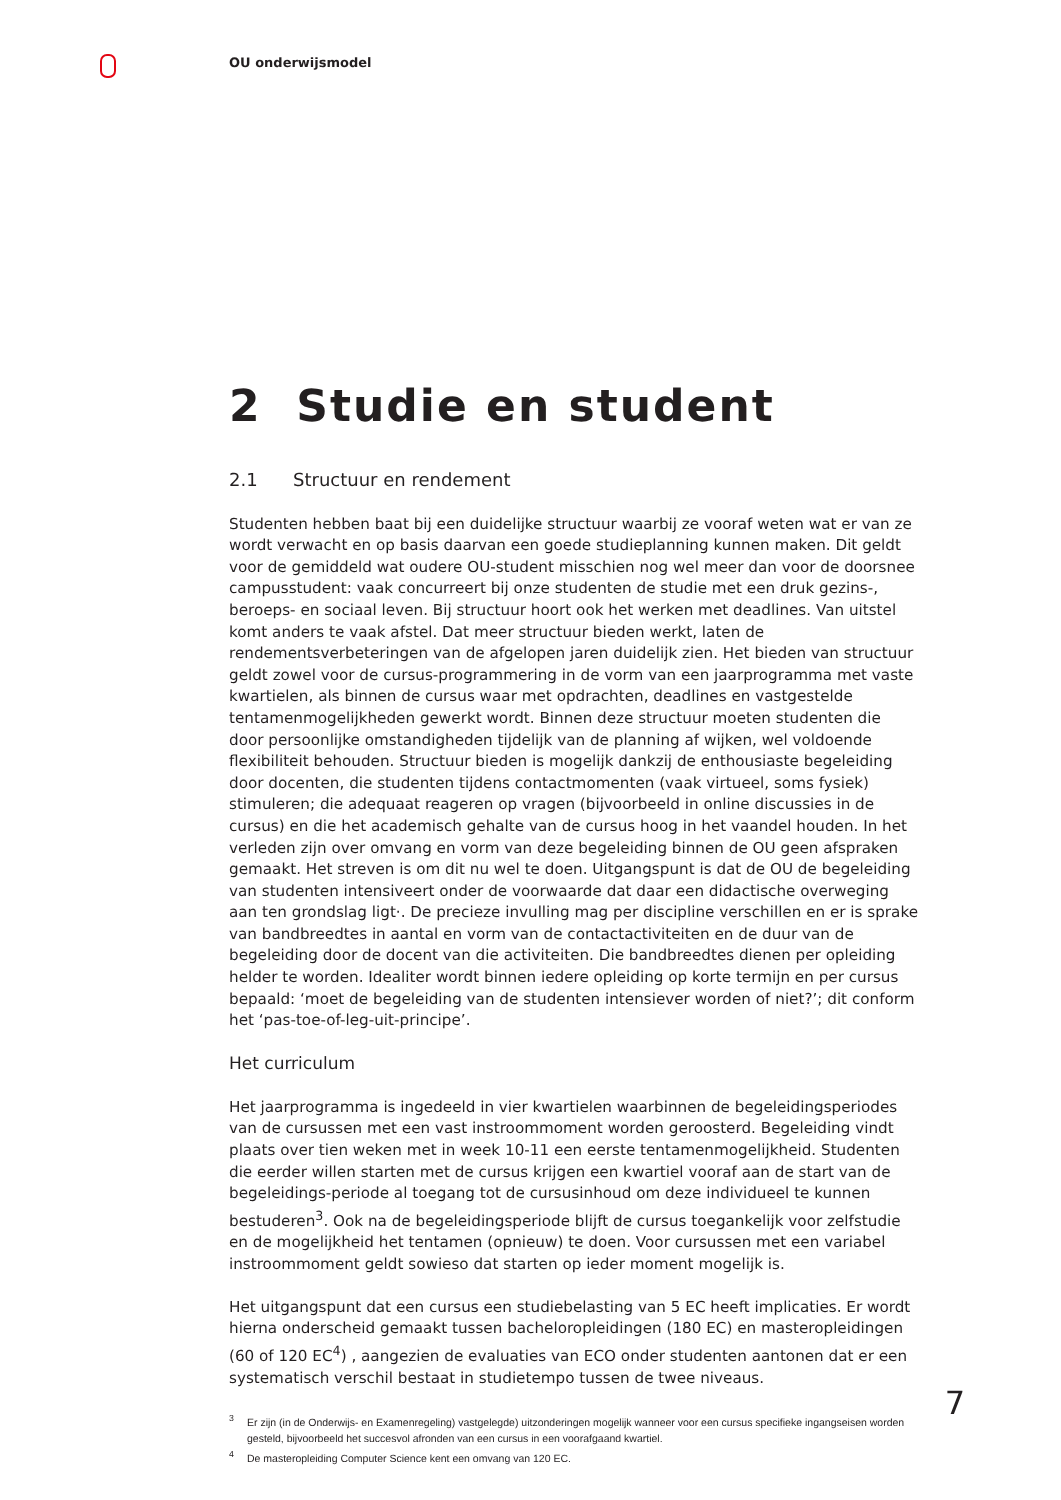OU onderwijsmodel
2 Studie en student
2.1 Structuur en rendement
Studenten hebben baat bij een duidelijke structuur waarbij ze vooraf weten wat er van ze wordt verwacht en op basis daarvan een goede studieplanning kunnen maken. Dit geldt voor de gemiddeld wat oudere OU-student misschien nog wel meer dan voor de doorsnee campusstudent: vaak concurreert bij onze studenten de studie met een druk gezins-, beroeps- en sociaal leven. Bij structuur hoort ook het werken met deadlines. Van uitstel komt anders te vaak afstel. Dat meer structuur bieden werkt, laten de rendementsverbeteringen van de afgelopen jaren duidelijk zien. Het bieden van structuur geldt zowel voor de cursus-programmering in de vorm van een jaarprogramma met vaste kwartielen, als binnen de cursus waar met opdrachten, deadlines en vastgestelde tentamenmogelijkheden gewerkt wordt. Binnen deze structuur moeten studenten die door persoonlijke omstandigheden tijdelijk van de planning af wijken, wel voldoende flexibiliteit behouden. Structuur bieden is mogelijk dankzij de enthousiaste begeleiding door docenten, die studenten tijdens contactmomenten (vaak virtueel, soms fysiek) stimuleren; die adequaat reageren op vragen (bijvoorbeeld in online discussies in de cursus) en die het academisch gehalte van de cursus hoog in het vaandel houden. In het verleden zijn over omvang en vorm van deze begeleiding binnen de OU geen afspraken gemaakt. Het streven is om dit nu wel te doen. Uitgangspunt is dat de OU de begeleiding van studenten intensiveert onder de voorwaarde dat daar een didactische overweging aan ten grondslag ligt·. De precieze invulling mag per discipline verschillen en er is sprake van bandbreedtes in aantal en vorm van de contactactiviteiten en de duur van de begeleiding door de docent van die activiteiten. Die bandbreedtes dienen per opleiding helder te worden. Idealiter wordt binnen iedere opleiding op korte termijn en per cursus bepaald: ‘moet de begeleiding van de studenten intensiever worden of niet?’; dit conform het ‘pas-toe-of-leg-uit-principe’.
Het curriculum
Het jaarprogramma is ingedeeld in vier kwartielen waarbinnen de begeleidingsperiodes van de cursussen met een vast instroommoment worden geroosterd. Begeleiding vindt plaats over tien weken met in week 10-11 een eerste tentamenmogelijkheid. Studenten die eerder willen starten met de cursus krijgen een kwartiel vooraf aan de start van de begeleidings-periode al toegang tot de cursusinhoud om deze individueel te kunnen bestuderen<sup>3</sup>. Ook na de begeleidingsperiode blijft de cursus toegankelijk voor zelfstudie en de mogelijkheid het tentamen (opnieuw) te doen. Voor cursussen met een variabel instroommoment geldt sowieso dat starten op ieder moment mogelijk is.
Het uitgangspunt dat een cursus een studiebelasting van 5 EC heeft implicaties. Er wordt hierna onderscheid gemaakt tussen bacheloropleidingen (180 EC) en masteropleidingen (60 of 120 EC<sup>4</sup>) , aangezien de evaluaties van ECO onder studenten aantonen dat er een systematisch verschil bestaat in studietempo tussen de twee niveaus.
<sup>3</sup> Er zijn (in de Onderwijs- en Examenregeling) vastgelegde) uitzonderingen mogelijk wanneer voor een cursus specifieke ingangseisen worden gesteld, bijvoorbeeld het succesvol afronden van een cursus in een voorafgaand kwartiel.
<sup>4</sup> De masteropleiding Computer Science kent een omvang van 120 EC.
7